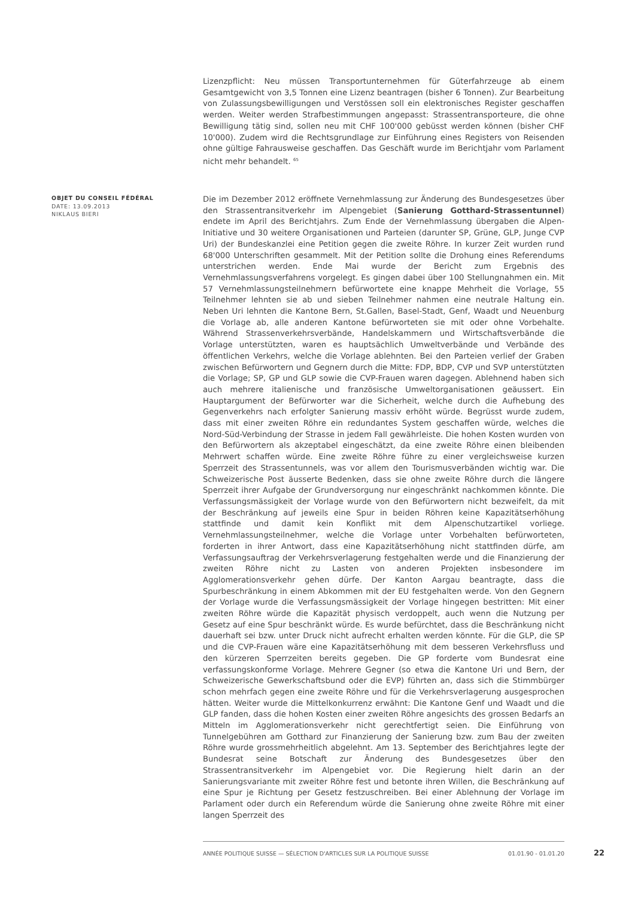Lizenzpflicht: Neu müssen Transportunternehmen für Güterfahrzeuge ab einem Gesamtgewicht von 3,5 Tonnen eine Lizenz beantragen (bisher 6 Tonnen). Zur Bearbeitung von Zulassungsbewilligungen und Verstössen soll ein elektronisches Register geschaffen werden. Weiter werden Strafbestimmungen angepasst: Strassentransporteure, die ohne Bewilligung tätig sind, sollen neu mit CHF 100'000 gebüsst werden können (bisher CHF 10'000). Zudem wird die Rechtsgrundlage zur Einführung eines Registers von Reisenden ohne gültige Fahrausweise geschaffen. Das Geschäft wurde im Berichtjahr vom Parlament nicht mehr behandelt. <sup>65</sup>
OBJET DU CONSEIL FÉDÉRAL
DATE: 13.09.2013
NIKLAUS BIERI
Die im Dezember 2012 eröffnete Vernehmlassung zur Änderung des Bundesgesetzes über den Strassentransitverkehr im Alpengebiet (Sanierung Gotthard-Strassentunnel) endete im April des Berichtjahrs. Zum Ende der Vernehmlassung übergaben die Alpen-Initiative und 30 weitere Organisationen und Parteien (darunter SP, Grüne, GLP, Junge CVP Uri) der Bundeskanzlei eine Petition gegen die zweite Röhre. In kurzer Zeit wurden rund 68'000 Unterschriften gesammelt. Mit der Petition sollte die Drohung eines Referendums unterstrichen werden. Ende Mai wurde der Bericht zum Ergebnis des Vernehmlassungsverfahrens vorgelegt. Es gingen dabei über 100 Stellungnahmen ein. Mit 57 Vernehmlassungsteilnehmern befürwortete eine knappe Mehrheit die Vorlage, 55 Teilnehmer lehnten sie ab und sieben Teilnehmer nahmen eine neutrale Haltung ein. Neben Uri lehnten die Kantone Bern, St.Gallen, Basel-Stadt, Genf, Waadt und Neuenburg die Vorlage ab, alle anderen Kantone befürworteten sie mit oder ohne Vorbehalte. Während Strassenverkehrsverbände, Handelskammern und Wirtschaftsverbände die Vorlage unterstützten, waren es hauptsächlich Umweltverbände und Verbände des öffentlichen Verkehrs, welche die Vorlage ablehnten. Bei den Parteien verlief der Graben zwischen Befürwortern und Gegnern durch die Mitte: FDP, BDP, CVP und SVP unterstützten die Vorlage; SP, GP und GLP sowie die CVP-Frauen waren dagegen. Ablehnend haben sich auch mehrere italienische und französische Umweltorganisationen geäussert. Ein Hauptargument der Befürworter war die Sicherheit, welche durch die Aufhebung des Gegenverkehrs nach erfolgter Sanierung massiv erhöht würde. Begrüsst wurde zudem, dass mit einer zweiten Röhre ein redundantes System geschaffen würde, welches die Nord-Süd-Verbindung der Strasse in jedem Fall gewährleiste. Die hohen Kosten wurden von den Befürwortern als akzeptabel eingeschätzt, da eine zweite Röhre einen bleibenden Mehrwert schaffen würde. Eine zweite Röhre führe zu einer vergleichsweise kurzen Sperrzeit des Strassentunnels, was vor allem den Tourismusverbänden wichtig war. Die Schweizerische Post äusserte Bedenken, dass sie ohne zweite Röhre durch die längere Sperrzeit ihrer Aufgabe der Grundversorgung nur eingeschränkt nachkommen könnte. Die Verfassungsmässigkeit der Vorlage wurde von den Befürwortern nicht bezweifelt, da mit der Beschränkung auf jeweils eine Spur in beiden Röhren keine Kapazitätserhöhung stattfinde und damit kein Konflikt mit dem Alpenschutzartikel vorliege. Vernehmlassungsteilnehmer, welche die Vorlage unter Vorbehalten befürworteten, forderten in ihrer Antwort, dass eine Kapazitätserhöhung nicht stattfinden dürfe, am Verfassungsauftrag der Verkehrsverlagerung festgehalten werde und die Finanzierung der zweiten Röhre nicht zu Lasten von anderen Projekten insbesondere im Agglomerationsverkehr gehen dürfe. Der Kanton Aargau beantragte, dass die Spurbeschränkung in einem Abkommen mit der EU festgehalten werde. Von den Gegnern der Vorlage wurde die Verfassungsmässigkeit der Vorlage hingegen bestritten: Mit einer zweiten Röhre würde die Kapazität physisch verdoppelt, auch wenn die Nutzung per Gesetz auf eine Spur beschränkt würde. Es wurde befürchtet, dass die Beschränkung nicht dauerhaft sei bzw. unter Druck nicht aufrecht erhalten werden könnte. Für die GLP, die SP und die CVP-Frauen wäre eine Kapazitätserhöhung mit dem besseren Verkehrsfluss und den kürzeren Sperrzeiten bereits gegeben. Die GP forderte vom Bundesrat eine verfassungskonforme Vorlage. Mehrere Gegner (so etwa die Kantone Uri und Bern, der Schweizerische Gewerkschaftsbund oder die EVP) führten an, dass sich die Stimmbürger schon mehrfach gegen eine zweite Röhre und für die Verkehrsverlagerung ausgesprochen hätten. Weiter wurde die Mittelkonkurrenz erwähnt: Die Kantone Genf und Waadt und die GLP fanden, dass die hohen Kosten einer zweiten Röhre angesichts des grossen Bedarfs an Mitteln im Agglomerationsverkehr nicht gerechtfertigt seien. Die Einführung von Tunnelgebühren am Gotthard zur Finanzierung der Sanierung bzw. zum Bau der zweiten Röhre wurde grossmehrheitlich abgelehnt. Am 13. September des Berichtjahres legte der Bundesrat seine Botschaft zur Änderung des Bundesgesetzes über den Strassentransitverkehr im Alpengebiet vor. Die Regierung hielt darin an der Sanierungsvariante mit zweiter Röhre fest und betonte ihren Willen, die Beschränkung auf eine Spur je Richtung per Gesetz festzuschreiben. Bei einer Ablehnung der Vorlage im Parlament oder durch ein Referendum würde die Sanierung ohne zweite Röhre mit einer langen Sperrzeit des
ANNÉE POLITIQUE SUISSE — SÉLECTION D'ARTICLES SUR LA POLITIQUE SUISSE 01.01.90 - 01.01.20
22